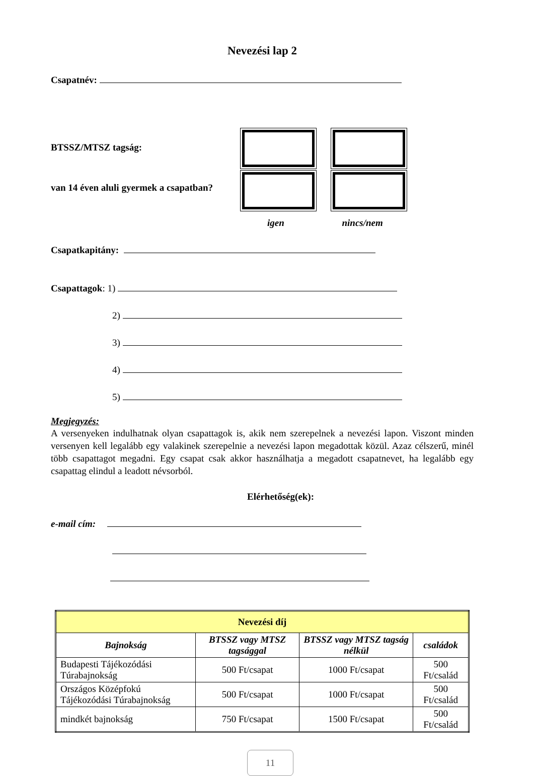Nevezési lap 2
Csapatnév:
BTSSZ/MTSZ tagság:
van 14 éven aluli gyermek a csapatban?
igen nincs/nem
Csapatkapitány:
Csapattagok: 1)
2)
3)
4)
5)
Megjegyzés:
A versenyeken indulhatnak olyan csapattagok is, akik nem szerepelnek a nevezési lapon. Viszont minden versenyen kell legalább egy valakinek szerepelnie a nevezési lapon megadottak közül. Azaz célszerű, minél több csapattagot megadni. Egy csapat csak akkor használhatja a megadott csapatnevet, ha legalább egy csapattag elindul a leadott névsorból.
Elérhetőség(ek):
e-mail cím:
| Nevezési díj | | | |
| --- | --- | --- | --- |
| Bajnokság | BTSSZ vagy MTSZ tagsággal | BTSSZ vagy MTSZ tagság nélkül | családok |
| Budapesti Tájékozódási Túrabajnokság | 500 Ft/csapat | 1000 Ft/csapat | 500 Ft/család |
| Országos Középfokú Tájékozódási Túrabajnokság | 500 Ft/csapat | 1000 Ft/csapat | 500 Ft/család |
| mindkét bajnokság | 750 Ft/csapat | 1500 Ft/csapat | 500 Ft/család |
11